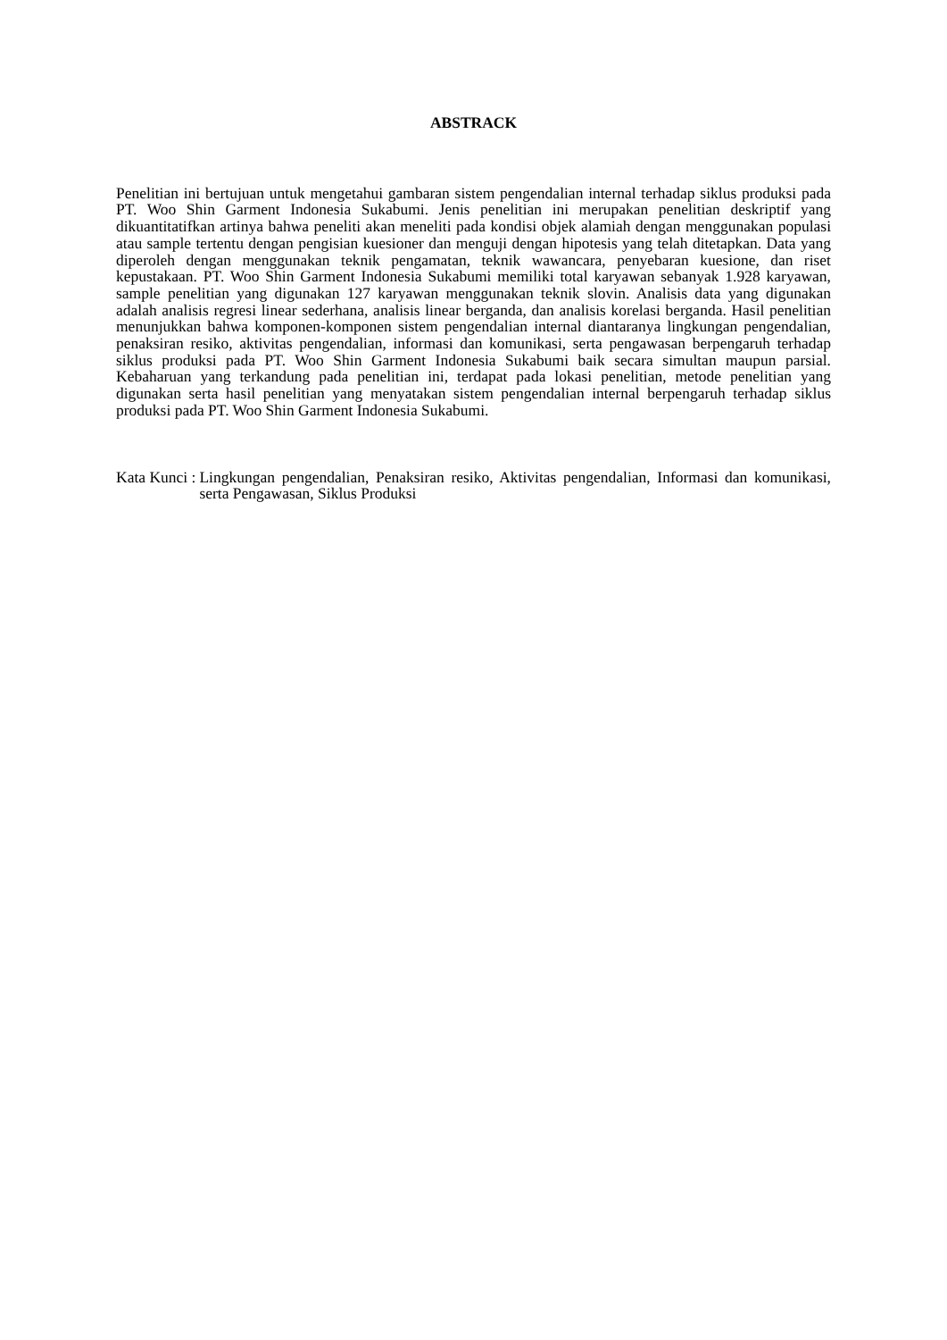ABSTRACK
Penelitian ini bertujuan untuk mengetahui gambaran sistem pengendalian internal terhadap siklus produksi pada PT. Woo Shin Garment Indonesia Sukabumi. Jenis penelitian ini merupakan penelitian deskriptif yang dikuantitatifkan artinya bahwa peneliti akan meneliti pada kondisi objek alamiah dengan menggunakan populasi atau sample tertentu dengan pengisian kuesioner dan menguji dengan hipotesis yang telah ditetapkan. Data yang diperoleh dengan menggunakan teknik pengamatan, teknik wawancara, penyebaran kuesione, dan riset kepustakaan. PT. Woo Shin Garment Indonesia Sukabumi memiliki total karyawan sebanyak 1.928 karyawan, sample penelitian yang digunakan 127 karyawan menggunakan teknik slovin. Analisis data yang digunakan adalah analisis regresi linear sederhana, analisis linear berganda, dan analisis korelasi berganda. Hasil penelitian menunjukkan bahwa komponen-komponen sistem pengendalian internal diantaranya lingkungan pengendalian, penaksiran resiko, aktivitas pengendalian, informasi dan komunikasi, serta pengawasan berpengaruh terhadap siklus produksi pada PT. Woo Shin Garment Indonesia Sukabumi baik secara simultan maupun parsial. Kebaharuan yang terkandung pada penelitian ini, terdapat pada lokasi penelitian, metode penelitian yang digunakan serta hasil penelitian yang menyatakan sistem pengendalian internal berpengaruh terhadap siklus produksi pada PT. Woo Shin Garment Indonesia Sukabumi.
Kata Kunci : Lingkungan pengendalian, Penaksiran resiko, Aktivitas pengendalian, Informasi dan komunikasi, serta Pengawasan, Siklus Produksi